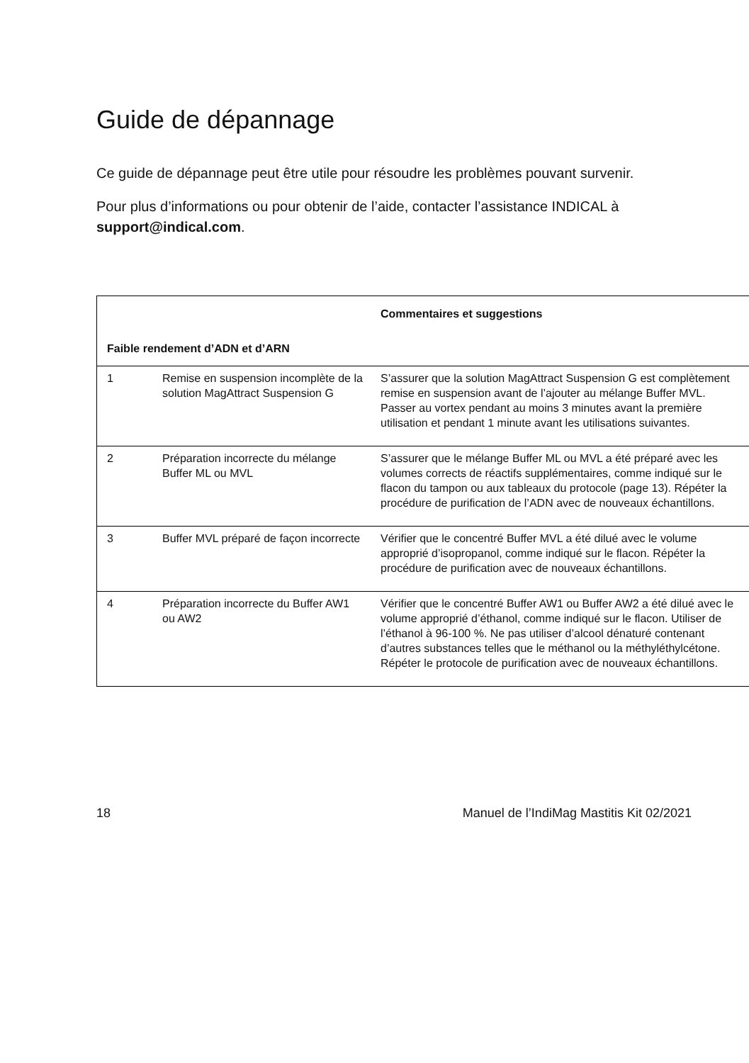Guide de dépannage
Ce guide de dépannage peut être utile pour résoudre les problèmes pouvant survenir.
Pour plus d’informations ou pour obtenir de l’aide, contacter l’assistance INDICAL à support@indical.com.
| | | Commentaires et suggestions |
| --- | --- | --- |
| Faible rendement d’ADN et d’ARN | | |
| 1 | Remise en suspension incomplète de la solution MagAttract Suspension G | S’assurer que la solution MagAttract Suspension G est complètement remise en suspension avant de l’ajouter au mélange Buffer MVL. Passer au vortex pendant au moins 3 minutes avant la première utilisation et pendant 1 minute avant les utilisations suivantes. |
| 2 | Préparation incorrecte du mélange Buffer ML ou MVL | S’assurer que le mélange Buffer ML ou MVL a été préparé avec les volumes corrects de réactifs supplémentaires, comme indiqué sur le flacon du tampon ou aux tableaux du protocole (page 13). Répéter la procédure de purification de l’ADN avec de nouveaux échantillons. |
| 3 | Buffer MVL préparé de façon incorrecte | Vérifier que le concentré Buffer MVL a été dilué avec le volume approprié d’isopropanol, comme indiqué sur le flacon. Répéter la procédure de purification avec de nouveaux échantillons. |
| 4 | Préparation incorrecte du Buffer AW1 ou AW2 | Vérifier que le concentré Buffer AW1 ou Buffer AW2 a été dilué avec le volume approprié d’éthanol, comme indiqué sur le flacon. Utiliser de l’éthanol à 96-100 %. Ne pas utiliser d’alcool dénaturé contenant d’autres substances telles que le méthanol ou la méthyléthylcétone. Répéter le protocole de purification avec de nouveaux échantillons. |
18 Manuel de l’IndiMag Mastitis Kit 02/2021